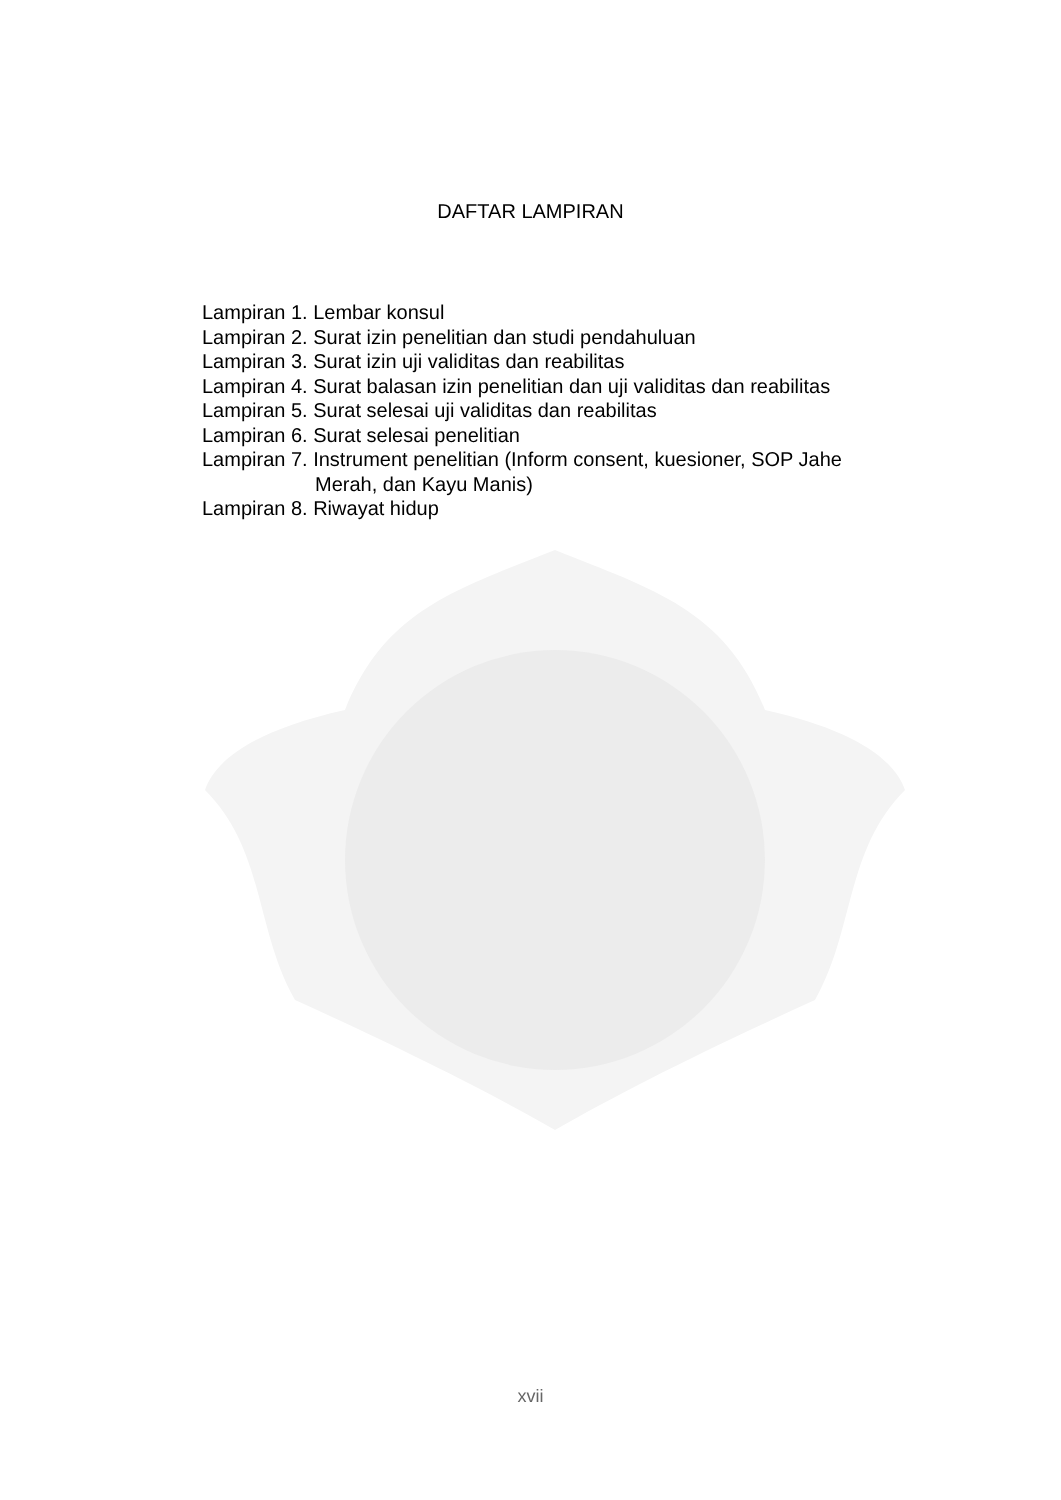DAFTAR LAMPIRAN
Lampiran 1. Lembar konsul
Lampiran 2. Surat izin penelitian dan studi pendahuluan
Lampiran 3. Surat izin uji validitas dan reabilitas
Lampiran 4. Surat balasan izin penelitian dan uji validitas dan reabilitas
Lampiran 5. Surat selesai uji validitas dan reabilitas
Lampiran 6. Surat selesai penelitian
Lampiran 7. Instrument penelitian (Inform consent, kuesioner, SOP Jahe Merah, dan Kayu Manis)
Lampiran 8. Riwayat hidup
xvii